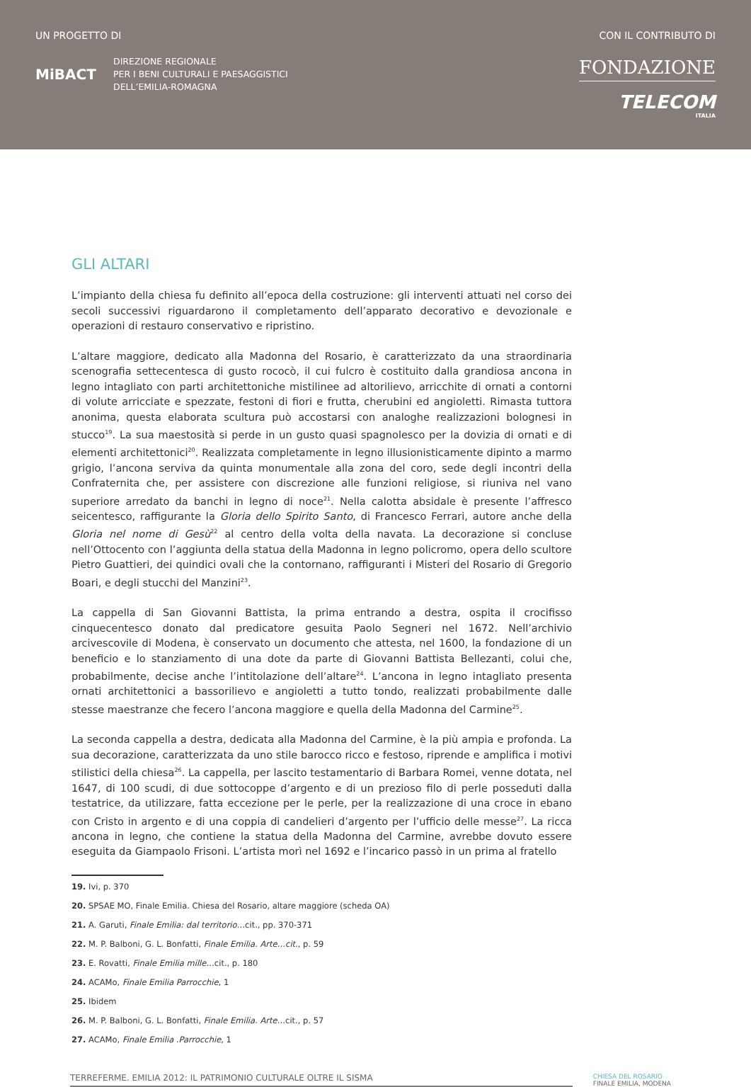UN PROGETTO DI
MiBACT
DIREZIONE REGIONALE
PER I BENI CULTURALI E PAESAGGISTICI
DELL’EMILIA-ROMAGNA
CON IL CONTRIBUTO DI
FONDAZIONE
TELECOM
ITALIA
GLI ALTARI
L’impianto della chiesa fu definito all’epoca della costruzione: gli interventi attuati nel corso dei secoli successivi riguardarono il completamento dell’apparato decorativo e devozionale e operazioni di restauro conservativo e ripristino.
L’altare maggiore, dedicato alla Madonna del Rosario, è caratterizzato da una straordinaria scenografia settecentesca di gusto rococò, il cui fulcro è costituito dalla grandiosa ancona in legno intagliato con parti architettoniche mistilinee ad altorilievo, arricchite di ornati a contorni di volute arricciate e spezzate, festoni di fiori e frutta, cherubini ed angioletti. Rimasta tuttora anonima, questa elaborata scultura può accostarsi con analoghe realizzazioni bolognesi in stucco<sup>19</sup>. La sua maestosità si perde in un gusto quasi spagnolesco per la dovizia di ornati e di elementi architettonici<sup>20</sup>. Realizzata completamente in legno illusionisticamente dipinto a marmo grigio, l’ancona serviva da quinta monumentale alla zona del coro, sede degli incontri della Confraternita che, per assistere con discrezione alle funzioni religiose, si riuniva nel vano superiore arredato da banchi in legno di noce<sup>21</sup>. Nella calotta absidale è presente l’affresco seicentesco, raffigurante la Gloria dello Spirito Santo, di Francesco Ferrari, autore anche della Gloria nel nome di Gesù<sup>22</sup> al centro della volta della navata. La decorazione si concluse nell’Ottocento con l’aggiunta della statua della Madonna in legno policromo, opera dello scultore Pietro Guattieri, dei quindici ovali che la contornano, raffiguranti i Misteri del Rosario di Gregorio Boari, e degli stucchi del Manzini<sup>23</sup>.
La cappella di San Giovanni Battista, la prima entrando a destra, ospita il crocifisso cinquecentesco donato dal predicatore gesuita Paolo Segneri nel 1672. Nell’archivio arcivescovile di Modena, è conservato un documento che attesta, nel 1600, la fondazione di un beneficio e lo stanziamento di una dote da parte di Giovanni Battista Bellezanti, colui che, probabilmente, decise anche l’intitolazione dell’altare<sup>24</sup>. L’ancona in legno intagliato presenta ornati architettonici a bassorilievo e angioletti a tutto tondo, realizzati probabilmente dalle stesse maestranze che fecero l’ancona maggiore e quella della Madonna del Carmine<sup>25</sup>.
La seconda cappella a destra, dedicata alla Madonna del Carmine, è la più ampia e profonda. La sua decorazione, caratterizzata da uno stile barocco ricco e festoso, riprende e amplifica i motivi stilistici della chiesa<sup>26</sup>. La cappella, per lascito testamentario di Barbara Romei, venne dotata, nel 1647, di 100 scudi, di due sottocoppe d’argento e di un prezioso filo di perle posseduti dalla testatrice, da utilizzare, fatta eccezione per le perle, per la realizzazione di una croce in ebano con Cristo in argento e di una coppia di candelieri d’argento per l’ufficio delle messe<sup>27</sup>. La ricca ancona in legno, che contiene la statua della Madonna del Carmine, avrebbe dovuto essere eseguita da Giampaolo Frisoni. L’artista morì nel 1692 e l’incarico passò in un prima al fratello
19. Ivi, p. 370
20. SPSAE MO, Finale Emilia. Chiesa del Rosario, altare maggiore (scheda OA)
21. A. Garuti, Finale Emilia: dal territorio…cit., pp. 370-371
22. M. P. Balboni, G. L. Bonfatti, Finale Emilia. Arte…cit., p. 59
23. E. Rovatti, Finale Emilia mille…cit., p. 180
24. ACAMo, Finale Emilia Parrocchie, 1
25. Ibidem
26. M. P. Balboni, G. L. Bonfatti, Finale Emilia. Arte…cit., p. 57
27. ACAMo, Finale Emilia .Parrocchie, 1
TERREFERME. EMILIA 2012: IL PATRIMONIO CULTURALE OLTRE IL SISMA
CHIESA DEL ROSARIO
FINALE EMILIA, MODENA